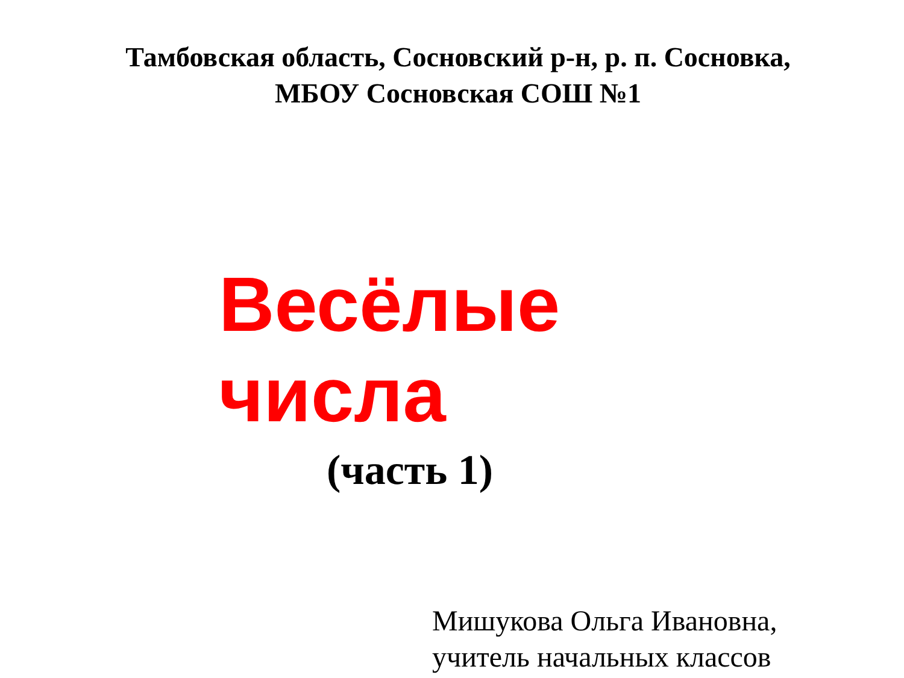Тамбовская область, Сосновский р-н, р. п. Сосновка,
МБОУ Сосновская СОШ №1
Весёлые
числа
(часть 1)
Мишукова Ольга Ивановна,
учитель начальных классов